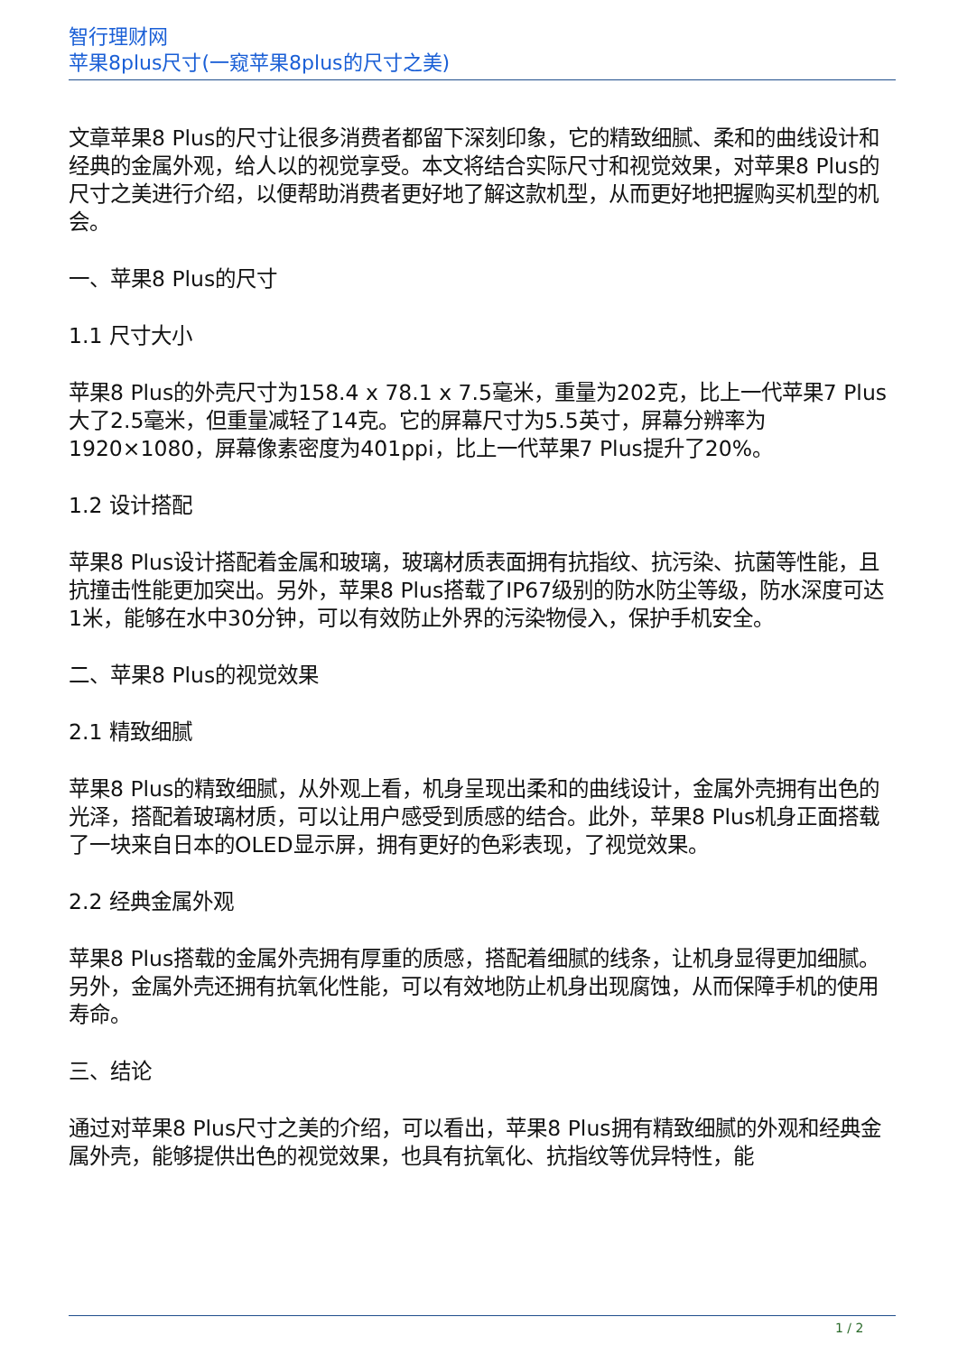智行理财网
苹果8plus尺寸(一窥苹果8plus的尺寸之美)
文章苹果8 Plus的尺寸让很多消费者都留下深刻印象，它的精致细腻、柔和的曲线设计和经典的金属外观，给人以的视觉享受。本文将结合实际尺寸和视觉效果，对苹果8 Plus的尺寸之美进行介绍，以便帮助消费者更好地了解这款机型，从而更好地把握购买机型的机会。
一、苹果8 Plus的尺寸
1.1 尺寸大小
苹果8 Plus的外壳尺寸为158.4 x 78.1 x 7.5毫米，重量为202克，比上一代苹果7 Plus大了2.5毫米，但重量减轻了14克。它的屏幕尺寸为5.5英寸，屏幕分辨率为1920×1080，屏幕像素密度为401ppi，比上一代苹果7 Plus提升了20%。
1.2 设计搭配
苹果8 Plus设计搭配着金属和玻璃，玻璃材质表面拥有抗指纹、抗污染、抗菌等性能，且抗撞击性能更加突出。另外，苹果8 Plus搭载了IP67级别的防水防尘等级，防水深度可达1米，能够在水中30分钟，可以有效防止外界的污染物侵入，保护手机安全。
二、苹果8 Plus的视觉效果
2.1 精致细腻
苹果8 Plus的精致细腻，从外观上看，机身呈现出柔和的曲线设计，金属外壳拥有出色的光泽，搭配着玻璃材质，可以让用户感受到质感的结合。此外，苹果8 Plus机身正面搭载了一块来自日本的OLED显示屏，拥有更好的色彩表现，了视觉效果。
2.2 经典金属外观
苹果8 Plus搭载的金属外壳拥有厚重的质感，搭配着细腻的线条，让机身显得更加细腻。另外，金属外壳还拥有抗氧化性能，可以有效地防止机身出现腐蚀，从而保障手机的使用寿命。
三、结论
通过对苹果8 Plus尺寸之美的介绍，可以看出，苹果8 Plus拥有精致细腻的外观和经典金属外壳，能够提供出色的视觉效果，也具有抗氧化、抗指纹等优异特性，能
1 / 2